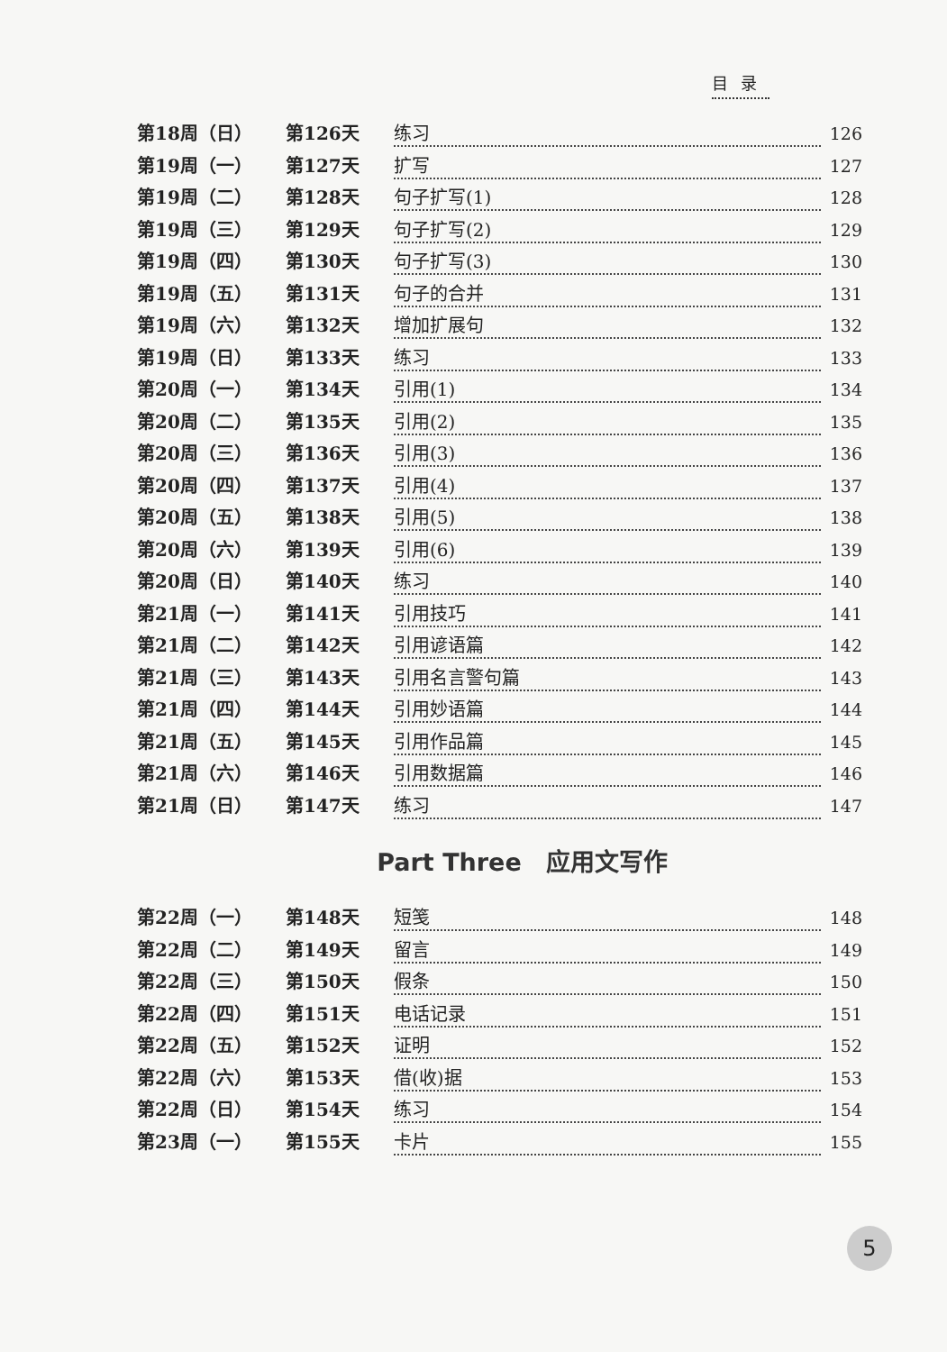目录
第18周（日） 第126天 练习 126
第19周（一） 第127天 扩写 127
第19周（二） 第128天 句子扩写(1) 128
第19周（三） 第129天 句子扩写(2) 129
第19周（四） 第130天 句子扩写(3) 130
第19周（五） 第131天 句子的合并 131
第19周（六） 第132天 增加扩展句 132
第19周（日） 第133天 练习 133
第20周（一） 第134天 引用(1) 134
第20周（二） 第135天 引用(2) 135
第20周（三） 第136天 引用(3) 136
第20周（四） 第137天 引用(4) 137
第20周（五） 第138天 引用(5) 138
第20周（六） 第139天 引用(6) 139
第20周（日） 第140天 练习 140
第21周（一） 第141天 引用技巧 141
第21周（二） 第142天 引用谚语篇 142
第21周（三） 第143天 引用名言警句篇 143
第21周（四） 第144天 引用妙语篇 144
第21周（五） 第145天 引用作品篇 145
第21周（六） 第146天 引用数据篇 146
第21周（日） 第147天 练习 147
Part Three　应用文写作
第22周（一） 第148天 短笺 148
第22周（二） 第149天 留言 149
第22周（三） 第150天 假条 150
第22周（四） 第151天 电话记录 151
第22周（五） 第152天 证明 152
第22周（六） 第153天 借(收)据 153
第22周（日） 第154天 练习 154
第23周（一） 第155天 卡片 155
5